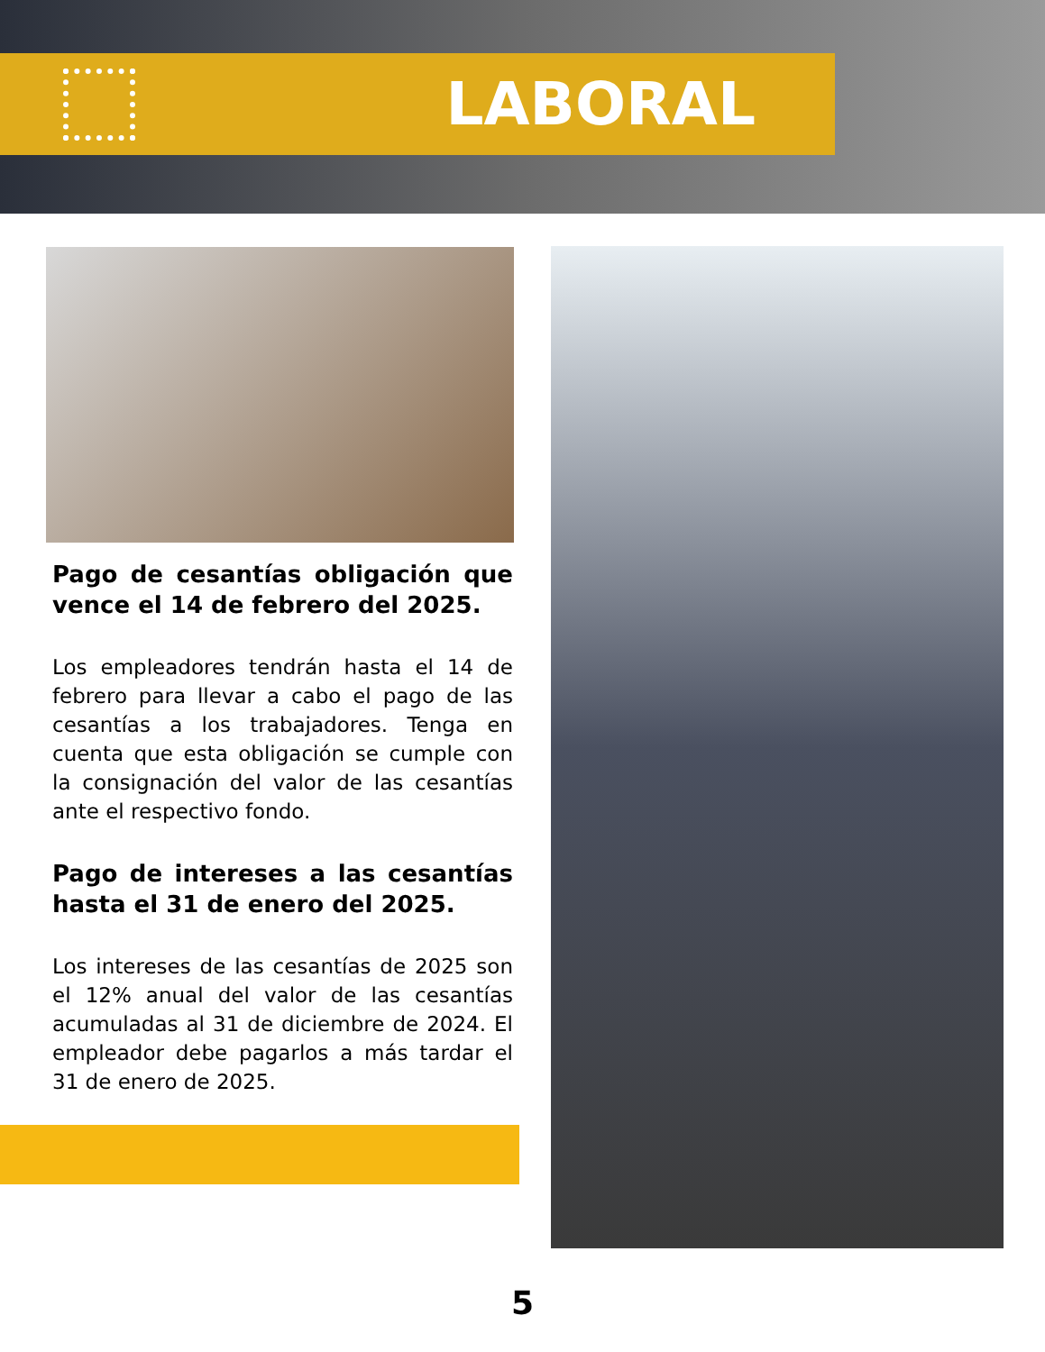LABORAL
Pago de cesantías obligación que vence el 14 de febrero del 2025.
Los empleadores tendrán hasta el 14 de febrero para llevar a cabo el pago de las cesantías a los trabajadores. Tenga en cuenta que esta obligación se cumple con la consignación del valor de las cesantías ante el respectivo fondo.
Pago de intereses a las cesantías hasta el 31 de enero del 2025.
Los intereses de las cesantías de 2025 son el 12% anual del valor de las cesantías acumuladas al 31 de diciembre de 2024. El empleador debe pagarlos a más tardar el 31 de enero de 2025.
5